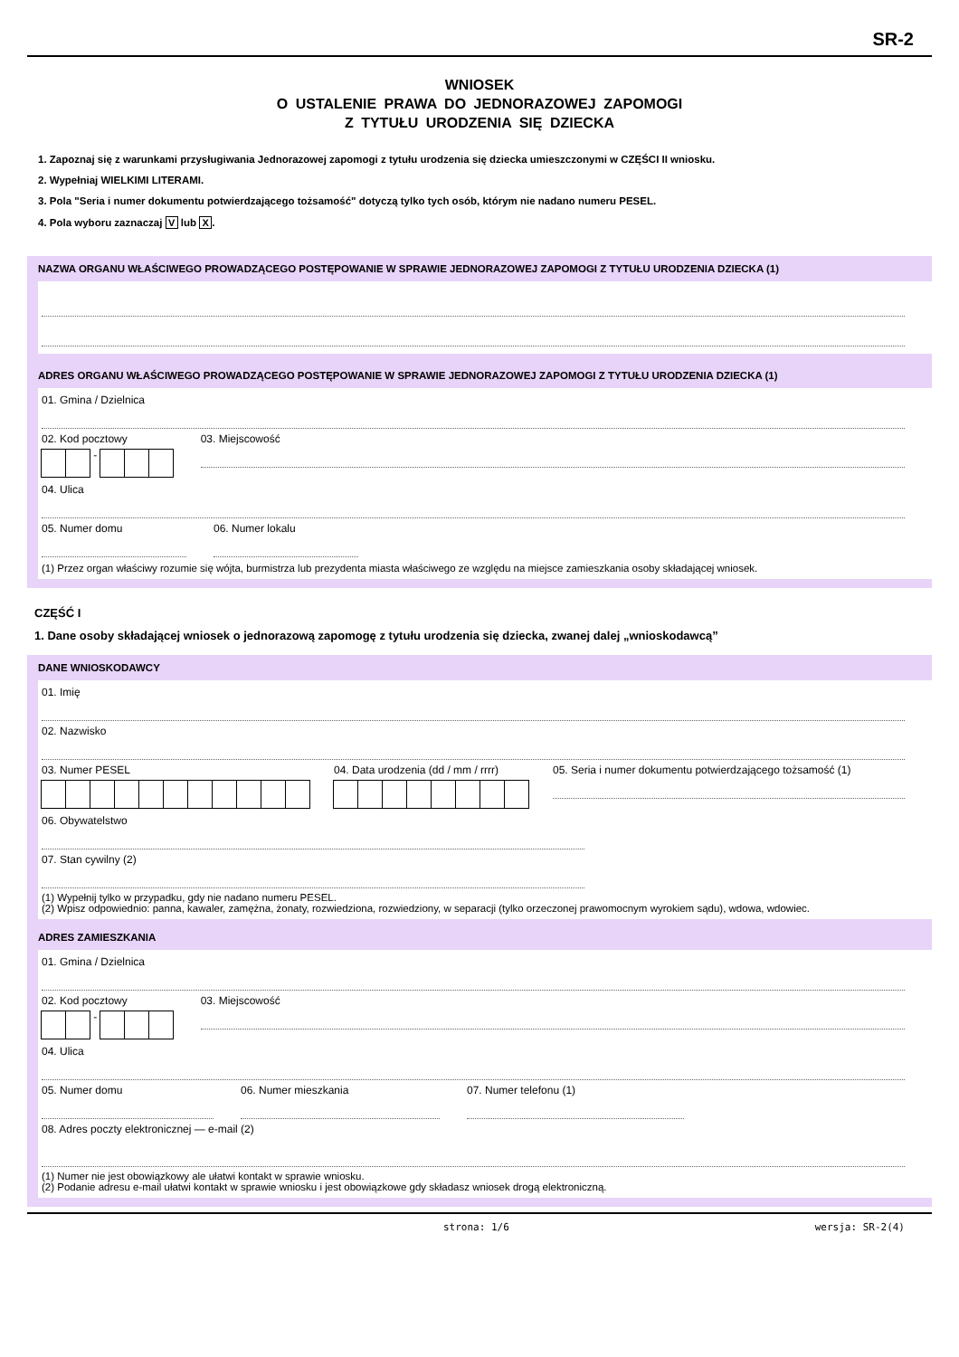SR-2
WNIOSEK
O USTALENIE PRAWA DO JEDNORAZOWEJ ZAPOMOGI
Z TYTUŁU URODZENIA SIĘ DZIECKA
1. Zapoznaj się z warunkami przysługiwania Jednorazowej zapomogi z tytułu urodzenia się dziecka umieszczonymi w CZĘŚCI II wniosku.
2. Wypełniaj WIELKIMI LITERAMI.
3. Pola "Seria i numer dokumentu potwierdzającego tożsamość" dotyczą tylko tych osób, którym nie nadano numeru PESEL.
4. Pola wyboru zaznaczaj V lub X.
NAZWA ORGANU WŁAŚCIWEGO PROWADZĄCEGO POSTĘPOWANIE W SPRAWIE JEDNORAZOWEJ ZAPOMOGI Z TYTUŁU URODZENIA DZIECKA (1)
ADRES ORGANU WŁAŚCIWEGO PROWADZĄCEGO POSTĘPOWANIE W SPRAWIE JEDNORAZOWEJ ZAPOMOGI Z TYTUŁU URODZENIA DZIECKA (1)
01. Gmina / Dzielnica
02. Kod pocztowy
-
03. Miejscowość
04. Ulica
05. Numer domu 06. Numer lokalu
(1) Przez organ właściwy rozumie się wójta, burmistrza lub prezydenta miasta właściwego ze względu na miejsce zamieszkania osoby składającej wniosek.
CZĘŚĆ I
1. Dane osoby składającej wniosek o jednorazową zapomogę z tytułu urodzenia się dziecka, zwanej dalej „wnioskodawcą”
DANE WNIOSKODAWCY
01. Imię
02. Nazwisko
03. Numer PESEL 04. Data urodzenia (dd / mm / rrrr)
05. Seria i numer dokumentu potwierdzającego tożsamość (1)
06. Obywatelstwo
07. Stan cywilny (2)
(1) Wypełnij tylko w przypadku, gdy nie nadano numeru PESEL.
(2) Wpisz odpowiednio: panna, kawaler, zamężna, żonaty, rozwiedziona, rozwiedziony, w separacji (tylko orzeczonej prawomocnym wyrokiem sądu), wdowa, wdowiec.
ADRES ZAMIESZKANIA
01. Gmina / Dzielnica
02. Kod pocztowy
-
03. Miejscowość
04. Ulica
05. Numer domu 06. Numer mieszkania 07. Numer telefonu (1)
08. Adres poczty elektronicznej — e-mail (2)
(1) Numer nie jest obowiązkowy ale ułatwi kontakt w sprawie wniosku.
(2) Podanie adresu e-mail ułatwi kontakt w sprawie wniosku i jest obowiązkowe gdy składasz wniosek drogą elektroniczną.
strona: 1/6 wersja: SR-2(4)